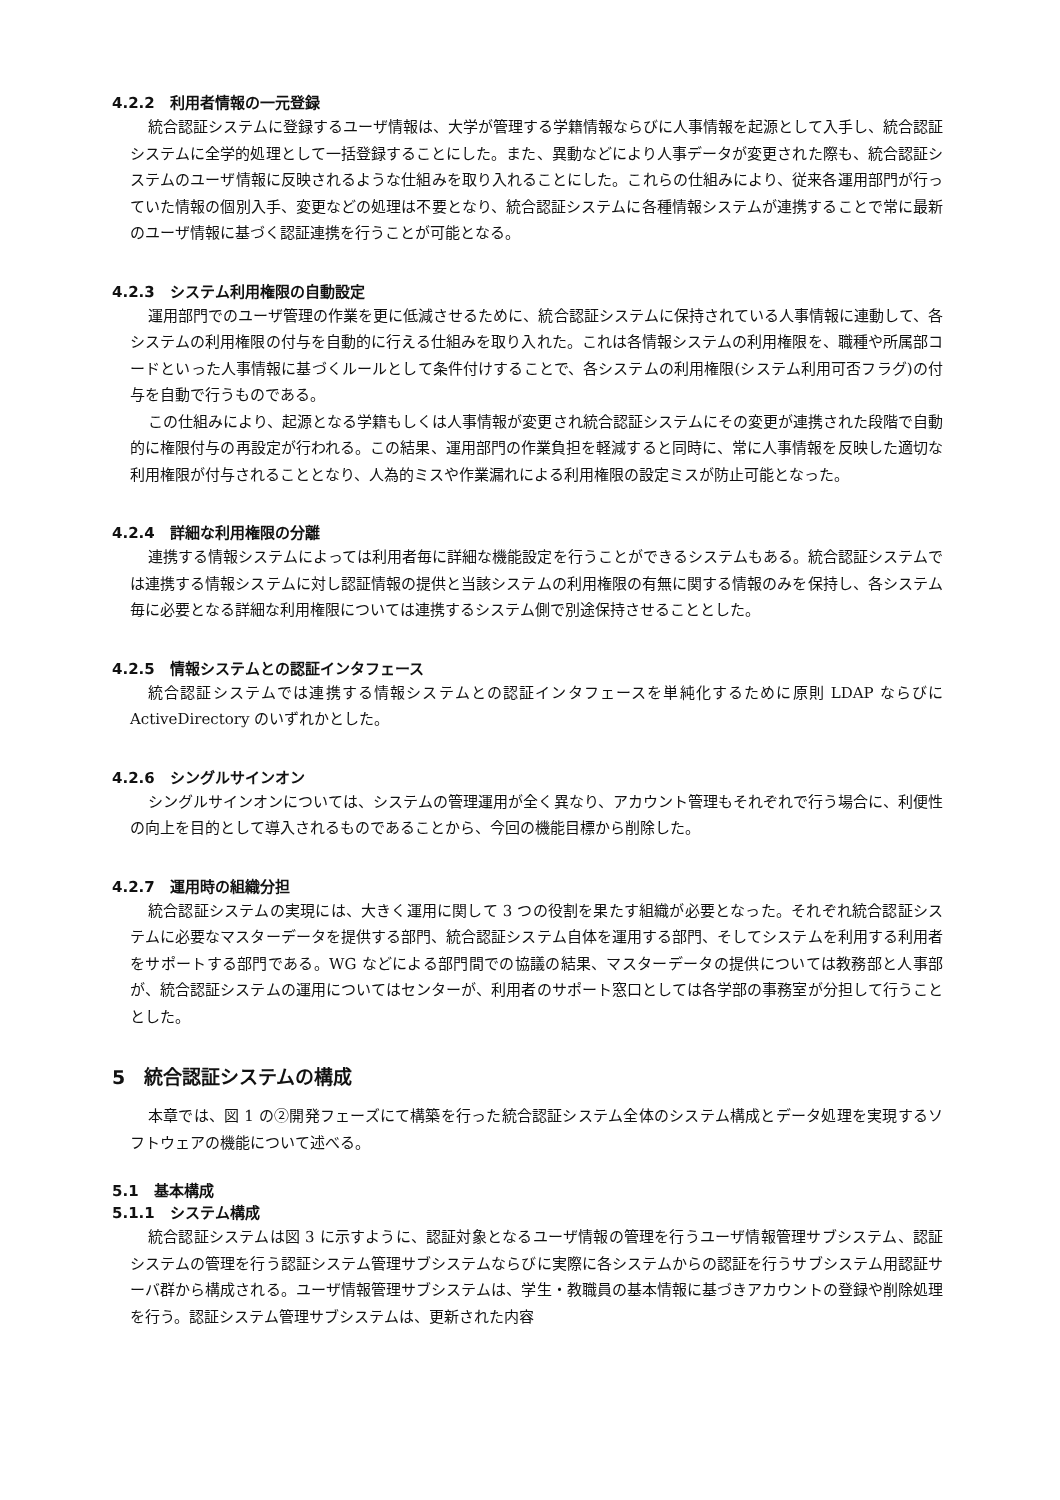4.2.2　利用者情報の一元登録
統合認証システムに登録するユーザ情報は、大学が管理する学籍情報ならびに人事情報を起源として入手し、統合認証システムに全学的処理として一括登録することにした。また、異動などにより人事データが変更された際も、統合認証システムのユーザ情報に反映されるような仕組みを取り入れることにした。これらの仕組みにより、従来各運用部門が行っていた情報の個別入手、変更などの処理は不要となり、統合認証システムに各種情報システムが連携することで常に最新のユーザ情報に基づく認証連携を行うことが可能となる。
4.2.3　システム利用権限の自動設定
運用部門でのユーザ管理の作業を更に低減させるために、統合認証システムに保持されている人事情報に連動して、各システムの利用権限の付与を自動的に行える仕組みを取り入れた。これは各情報システムの利用権限を、職種や所属部コードといった人事情報に基づくルールとして条件付けすることで、各システムの利用権限(システム利用可否フラグ)の付与を自動で行うものである。
この仕組みにより、起源となる学籍もしくは人事情報が変更され統合認証システムにその変更が連携された段階で自動的に権限付与の再設定が行われる。この結果、運用部門の作業負担を軽減すると同時に、常に人事情報を反映した適切な利用権限が付与されることとなり、人為的ミスや作業漏れによる利用権限の設定ミスが防止可能となった。
4.2.4　詳細な利用権限の分離
連携する情報システムによっては利用者毎に詳細な機能設定を行うことができるシステムもある。統合認証システムでは連携する情報システムに対し認証情報の提供と当該システムの利用権限の有無に関する情報のみを保持し、各システム毎に必要となる詳細な利用権限については連携するシステム側で別途保持させることとした。
4.2.5　情報システムとの認証インタフェース
統合認証システムでは連携する情報システムとの認証インタフェースを単純化するために原則 LDAP ならびに ActiveDirectory のいずれかとした。
4.2.6　シングルサインオン
シングルサインオンについては、システムの管理運用が全く異なり、アカウント管理もそれぞれで行う場合に、利便性の向上を目的として導入されるものであることから、今回の機能目標から削除した。
4.2.7　運用時の組織分担
統合認証システムの実現には、大きく運用に関して 3 つの役割を果たす組織が必要となった。それぞれ統合認証システムに必要なマスターデータを提供する部門、統合認証システム自体を運用する部門、そしてシステムを利用する利用者をサポートする部門である。WG などによる部門間での協議の結果、マスターデータの提供については教務部と人事部が、統合認証システムの運用についてはセンターが、利用者のサポート窓口としては各学部の事務室が分担して行うこととした。
5　統合認証システムの構成
本章では、図 1 の②開発フェーズにて構築を行った統合認証システム全体のシステム構成とデータ処理を実現するソフトウェアの機能について述べる。
5.1　基本構成
5.1.1　システム構成
統合認証システムは図 3 に示すように、認証対象となるユーザ情報の管理を行うユーザ情報管理サブシステム、認証システムの管理を行う認証システム管理サブシステムならびに実際に各システムからの認証を行うサブシステム用認証サーバ群から構成される。ユーザ情報管理サブシステムは、学生・教職員の基本情報に基づきアカウントの登録や削除処理を行う。認証システム管理サブシステムは、更新された内容